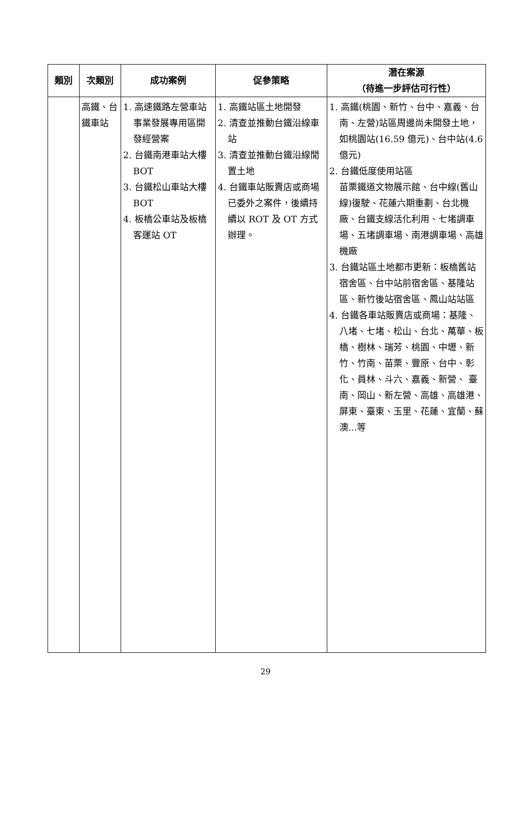| 類別 | 次類別 | 成功案例 | 促參策略 | 潛在案源 （待進一步評估可行性） |
| --- | --- | --- | --- | --- |
| | 高鐵、台鐵車站 | 1. 高速鐵路左營車站事業發展專用區開發經營案 2. 台鐵南港車站大樓 BOT 3. 台鐵松山車站大樓 BOT 4. 板橋公車站及板橋客運站 OT | 1. 高鐵站區土地開發 2. 清查並推動台鐵沿線車站 3. 清查並推動台鐵沿線閒置土地 4. 台鐵車站販賣店或商場已委外之案件，後續持續以 ROT 及 OT 方式辦理。 | 1. 高鐵(桃園、新竹、台中、嘉義、台南、左營)站區周邊尚未開發土地，如桃園站(16.59 億元)、台中站(4.6 億元) 2. 台鐵低度使用站區 苗栗鐵道文物展示館、台中線(舊山線)復駛、花蓮六期重劃、台北機廠、台鐵支線活化利用、七堵調車場、五堵調車場、南港調車場、高雄機廠 3. 台鐵站區土地都市更新：板橋舊站宿舍區、台中站前宿舍區、基隆站區、新竹後站宿舍區、鳳山站站區 4. 台鐵各車站販賣店或商場：基隆、八堵、七堵、松山、台北、萬華、板橋、樹林、瑞芳、桃園、中壢、新竹、竹南、苗栗、豐原、台中、彰化、員林、斗六、嘉義、新營、 臺南、岡山、新左營、高雄、高雄港、屏東、臺東、玉里、花蓮、宜蘭、蘇澳...等 |
29